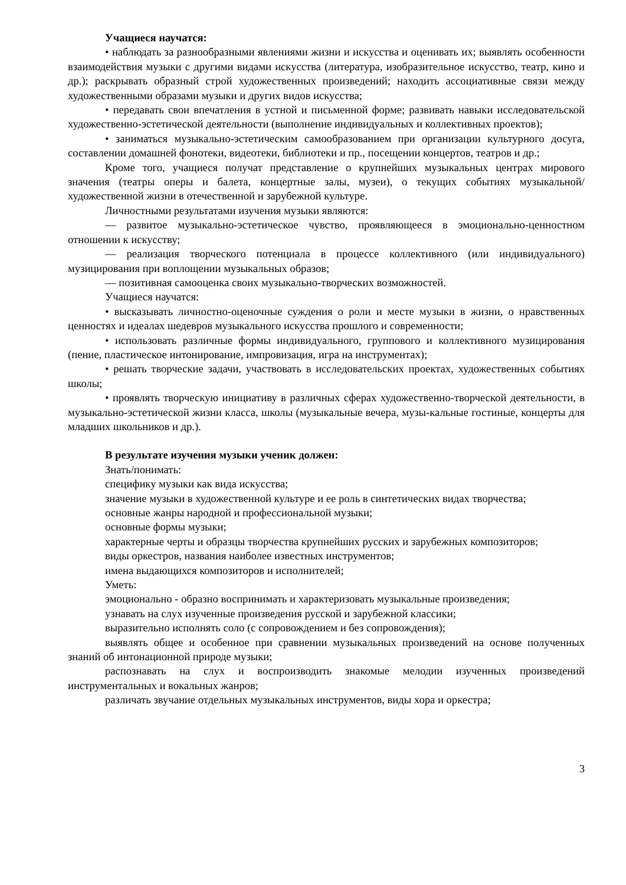Учащиеся научатся:
• наблюдать за разнообразными явлениями жизни и искусства и оценивать их; выявлять особенности взаимодействия музыки с другими видами искусства (литература, изобразительное искусство, театр, кино и др.); раскрывать образный строй художественных произведений; находить ассоциативные связи между художественными образами музыки и других видов искусства;
• передавать свои впечатления в устной и письменной форме; развивать навыки исследовательской художественно-эстетической деятельности (выполнение индивидуальных и коллективных проектов);
• заниматься музыкально-эстетическим самообразованием при организации культурного досуга, составлении домашней фонотеки, видеотеки, библиотеки и пр., посещении концертов, театров и др.;
Кроме того, учащиеся получат представление о крупнейших музыкальных центрах мирового значения (театры оперы и балета, концертные залы, музеи), о текущих событиях музыкальной/художественной жизни в отечественной и зарубежной культуре.
Личностными результатами изучения музыки являются:
— развитое музыкально-эстетическое чувство, проявляющееся в эмоционально-ценностном отношении к искусству;
— реализация творческого потенциала в процессе коллективного (или индивидуального) музицирования при воплощении музыкальных образов;
— позитивная самооценка своих музыкально-творческих возможностей.
Учащиеся научатся:
• высказывать личностно-оценочные суждения о роли и месте музыки в жизни, о нравственных ценностях и идеалах шедевров музыкального искусства прошлого и современности;
• использовать различные формы индивидуального, группового и коллективного музицирования (пение, пластическое интонирование, импровизация, игра на инструментах);
• решать творческие задачи, участвовать в исследовательских проектах, художественных событиях школы;
• проявлять творческую инициативу в различных сферах художественно-творческой деятельности, в музыкально-эстетической жизни класса, школы (музыкальные вечера, музы-кальные гостиные, концерты для младших школьников и др.).
В результате изучения музыки ученик должен:
Знать/понимать:
специфику музыки как вида искусства;
значение музыки в художественной культуре и ее роль в синтетических видах творчества;
основные жанры народной и профессиональной музыки;
основные формы музыки;
характерные черты и образцы творчества крупнейших русских и зарубежных композиторов;
виды оркестров, названия наиболее известных инструментов;
имена выдающихся композиторов и исполнителей;
Уметь:
эмоционально - образно воспринимать и характеризовать музыкальные произведения;
узнавать на слух изученные произведения русской и зарубежной классики;
выразительно исполнять соло (с сопровождением и без сопровождения);
выявлять общее и особенное при сравнении музыкальных произведений на основе полученных знаний об интонационной природе музыки;
распознавать на слух и воспроизводить знакомые мелодии изученных произведений инструментальных и вокальных жанров;
различать звучание отдельных музыкальных инструментов, виды хора и оркестра;
3